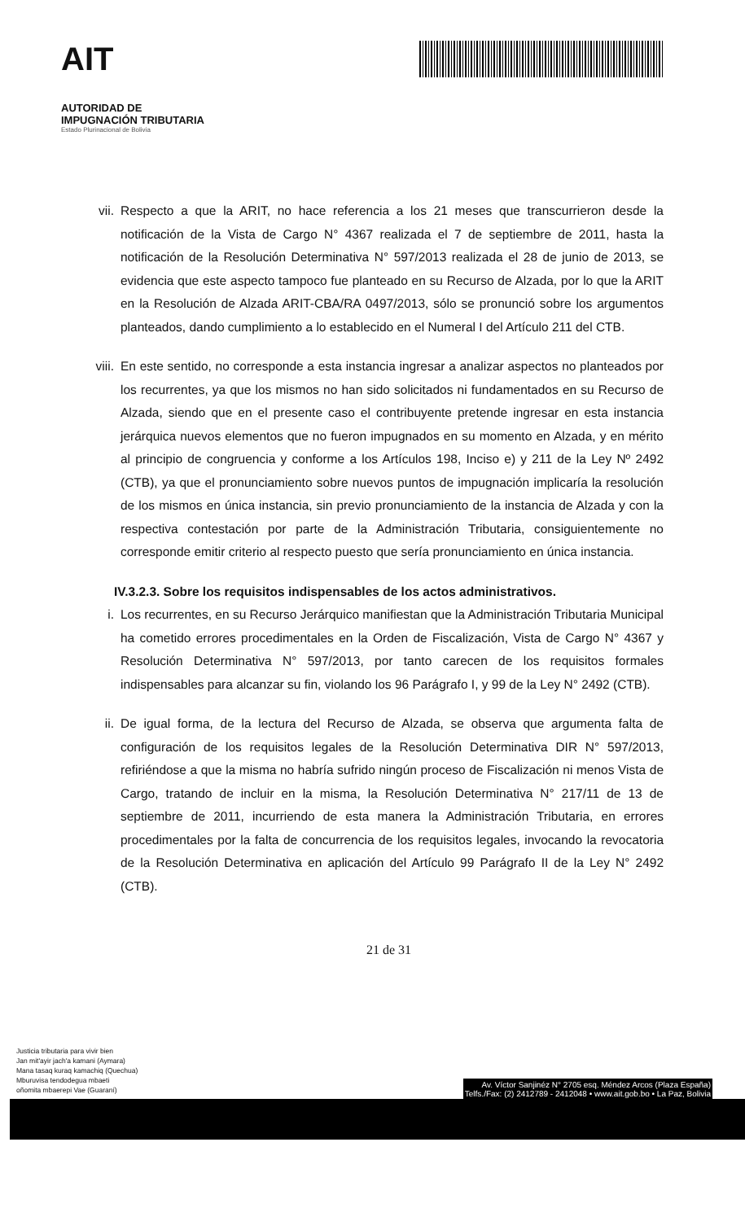AIT
AUTORIDAD DE
IMPUGNACIÓN TRIBUTARIA
Estado Plurinacional de Bolivia
vii.
Respecto a que la ARIT, no hace referencia a los 21 meses que transcurrieron desde la notificación de la Vista de Cargo N° 4367 realizada el 7 de septiembre de 2011, hasta la notificación de la Resolución Determinativa N° 597/2013 realizada el 28 de junio de 2013, se evidencia que este aspecto tampoco fue planteado en su Recurso de Alzada, por lo que la ARIT en la Resolución de Alzada ARIT-CBA/RA 0497/2013, sólo se pronunció sobre los argumentos planteados, dando cumplimiento a lo establecido en el Numeral I del Artículo 211 del CTB.
viii.
En este sentido, no corresponde a esta instancia ingresar a analizar aspectos no planteados por los recurrentes, ya que los mismos no han sido solicitados ni fundamentados en su Recurso de Alzada, siendo que en el presente caso el contribuyente pretende ingresar en esta instancia jerárquica nuevos elementos que no fueron impugnados en su momento en Alzada, y en mérito al principio de congruencia y conforme a los Artículos 198, Inciso e) y 211 de la Ley Nº 2492 (CTB), ya que el pronunciamiento sobre nuevos puntos de impugnación implicaría la resolución de los mismos en única instancia, sin previo pronunciamiento de la instancia de Alzada y con la respectiva contestación por parte de la Administración Tributaria, consiguientemente no corresponde emitir criterio al respecto puesto que sería pronunciamiento en única instancia.
IV.3.2.3. Sobre los requisitos indispensables de los actos administrativos.
i. Los recurrentes, en su Recurso Jerárquico manifiestan que la Administración Tributaria Municipal ha cometido errores procedimentales en la Orden de Fiscalización, Vista de Cargo N° 4367 y Resolución Determinativa N° 597/2013, por tanto carecen de los requisitos formales indispensables para alcanzar su fin, violando los 96 Parágrafo I, y 99 de la Ley N° 2492 (CTB).
ii. De igual forma, de la lectura del Recurso de Alzada, se observa que argumenta falta de configuración de los requisitos legales de la Resolución Determinativa DIR N° 597/2013, refiriéndose a que la misma no habría sufrido ningún proceso de Fiscalización ni menos Vista de Cargo, tratando de incluir en la misma, la Resolución Determinativa N° 217/11 de 13 de septiembre de 2011, incurriendo de esta manera la Administración Tributaria, en errores procedimentales por la falta de concurrencia de los requisitos legales, invocando la revocatoria de la Resolución Determinativa en aplicación del Artículo 99 Parágrafo II de la Ley N° 2492 (CTB).
21 de 31
Justicia tributaria para vivir bien
Jan mit'ayir jach'a kamani (Aymara)
Mana tasaq kuraq kamachiq (Quechua)
Mburuvisa tendodegua mbaeti
oñomita mbaerepi Vae (Guaraní)
Av. Víctor Sanjinéz N° 2705 esq. Méndez Arcos (Plaza España)
Telfs./Fax: (2) 2412789 - 2412048 • www.ait.gob.bo • La Paz, Bolivia